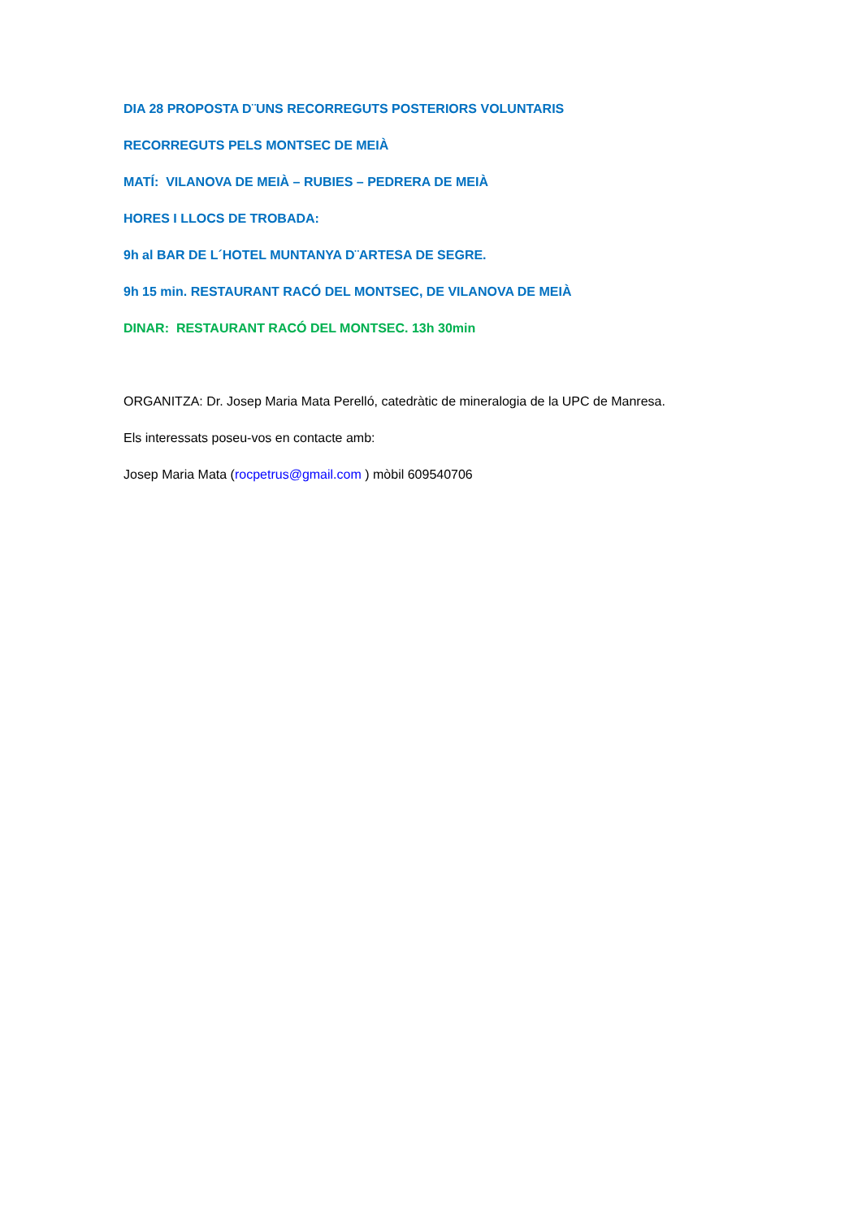DIA 28 PROPOSTA D¨UNS RECORREGUTS POSTERIORS VOLUNTARIS
RECORREGUTS PELS MONTSEC DE MEIÀ
MATÍ: VILANOVA DE MEIÀ – RUBIES – PEDRERA DE MEIÀ
HORES I LLOCS DE TROBADA:
9h al BAR DE L´HOTEL MUNTANYA D¨ARTESA DE SEGRE.
9h 15 min. RESTAURANT RACÓ DEL MONTSEC, DE VILANOVA DE MEIÀ
DINAR: RESTAURANT RACÓ DEL MONTSEC. 13h 30min
ORGANITZA: Dr. Josep Maria Mata Perelló, catedràtic de mineralogia de la UPC de Manresa.
Els interessats poseu-vos en contacte amb:
Josep Maria Mata (rocpetrus@gmail.com ) mòbil 609540706